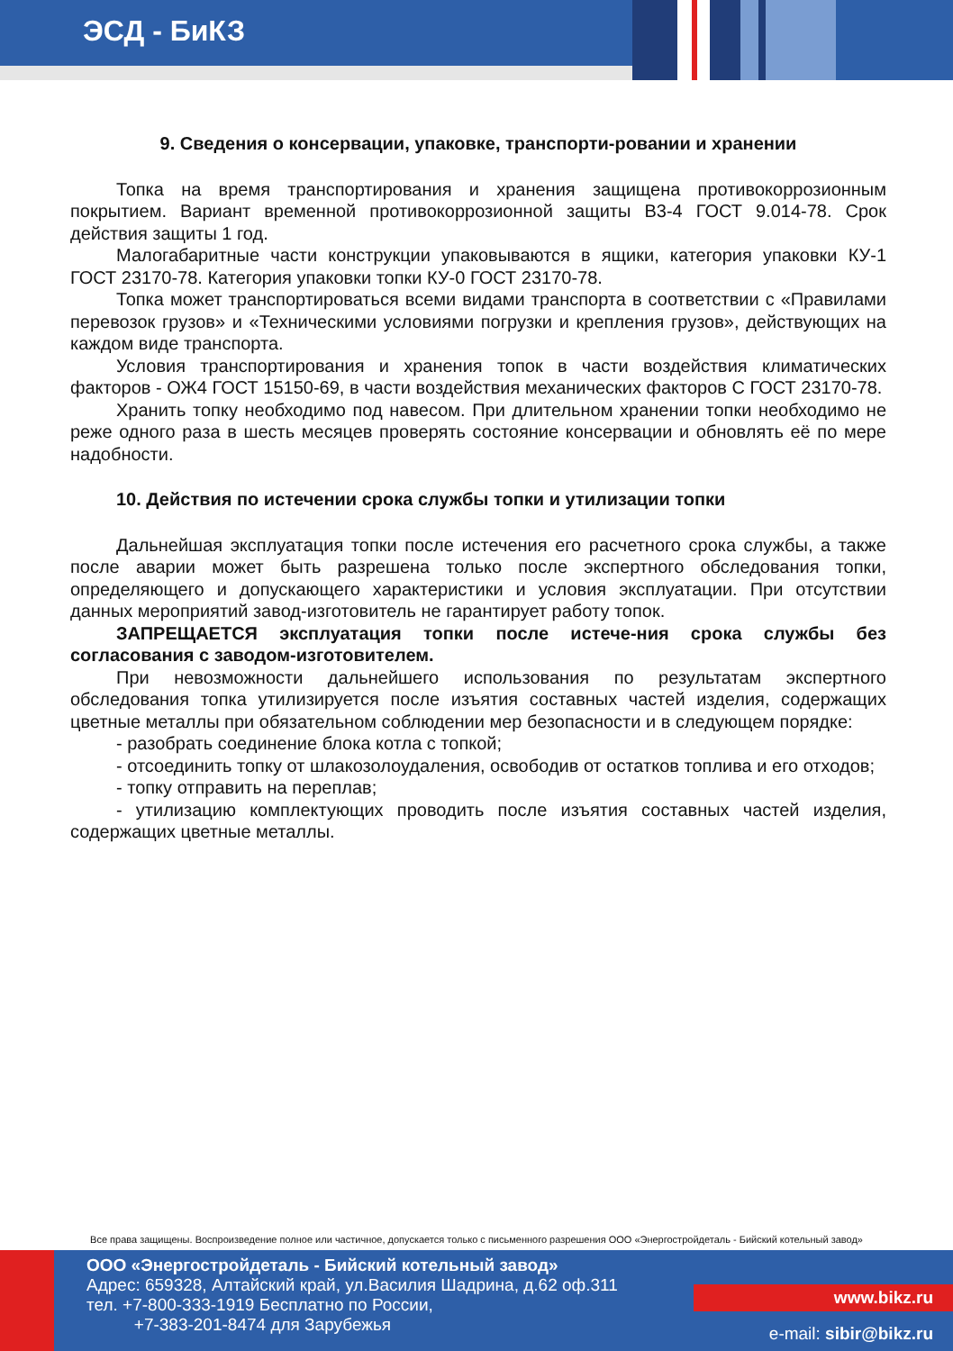ЭСД - БиКЗ
9. Сведения о консервации, упаковке, транспорти-ровании и хранении
Топка на время транспортирования и хранения защищена противокоррозионным покрытием. Вариант временной противокоррозионной защиты В3-4 ГОСТ 9.014-78. Срок действия защиты 1 год.
Малогабаритные части конструкции упаковываются в ящики, категория упаковки КУ-1 ГОСТ 23170-78. Категория упаковки топки КУ-0 ГОСТ 23170-78.
Топка может транспортироваться всеми видами транспорта в соответствии с «Правилами перевозок грузов» и «Техническими условиями погрузки и крепления грузов», действующих на каждом виде транспорта.
Условия транспортирования и хранения топок в части воздействия климатических факторов - ОЖ4 ГОСТ 15150-69, в части воздействия механических факторов С ГОСТ 23170-78.
Хранить топку необходимо под навесом. При длительном хранении топки необходимо не реже одного раза в шесть месяцев проверять состояние консервации и обновлять её по мере надобности.
10. Действия по истечении срока службы топки и утилизации топки
Дальнейшая эксплуатация топки после истечения его расчетного срока службы, а также после аварии может быть разрешена только после экспертного обследования топки, определяющего и допускающего характеристики и условия эксплуатации. При отсутствии данных мероприятий завод-изготовитель не гарантирует работу топок.
ЗАПРЕЩАЕТСЯ эксплуатация топки после истече-ния срока службы без согласования с заводом-изготовителем.
При невозможности дальнейшего использования по результатам экспертного обследования топка утилизируется после изъятия составных частей изделия, содержащих цветные металлы при обязательном соблюдении мер безопасности и в следующем порядке:
- разобрать соединение блока котла с топкой;
- отсоединить топку от шлакозолоудаления, освободив от остатков топлива и его отходов;
- топку отправить на переплав;
- утилизацию комплектующих проводить после изъятия составных частей изделия, содержащих цветные металлы.
Все права защищены. Воспроизведение полное или частичное, допускается только с письменного разрешения ООО «Энергостройдеталь - Бийский котельный завод»
ООО «Энергостройдеталь - Бийский котельный завод»
Адрес: 659328, Алтайский край, ул.Василия Шадрина, д.62 оф.311
тел. +7-800-333-1919 Бесплатно по России,
+7-383-201-8474 для Зарубежья
www.bikz.ru
e-mail: sibir@bikz.ru